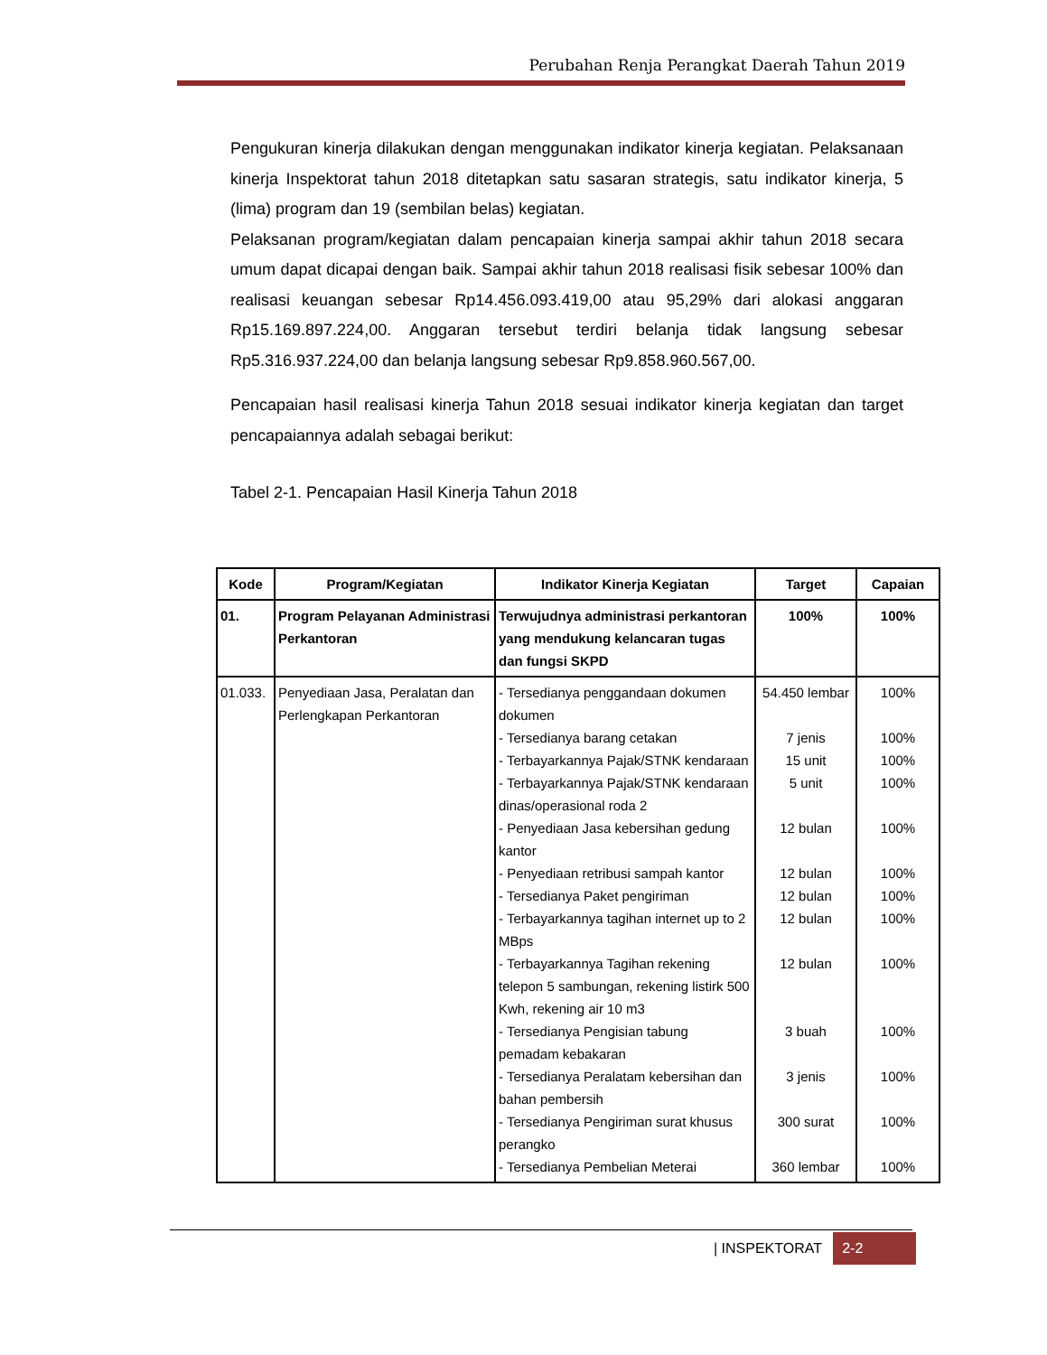Perubahan Renja Perangkat Daerah Tahun 2019
Pengukuran kinerja dilakukan dengan menggunakan indikator kinerja kegiatan. Pelaksanaan kinerja Inspektorat tahun 2018 ditetapkan satu sasaran strategis, satu indikator kinerja, 5 (lima) program dan 19 (sembilan belas) kegiatan.
Pelaksanan program/kegiatan dalam pencapaian kinerja sampai akhir tahun 2018 secara umum dapat dicapai dengan baik. Sampai akhir tahun 2018 realisasi fisik sebesar 100% dan realisasi keuangan sebesar Rp14.456.093.419,00 atau 95,29% dari alokasi anggaran Rp15.169.897.224,00. Anggaran tersebut terdiri belanja tidak langsung sebesar Rp5.316.937.224,00 dan belanja langsung sebesar Rp9.858.960.567,00.
Pencapaian hasil realisasi kinerja Tahun 2018 sesuai indikator kinerja kegiatan dan target pencapaiannya adalah sebagai berikut:
Tabel 2-1. Pencapaian Hasil Kinerja Tahun 2018
| Kode | Program/Kegiatan | Indikator Kinerja Kegiatan | Target | Capaian |
| --- | --- | --- | --- | --- |
| 01. | Program Pelayanan Administrasi Perkantoran | Terwujudnya administrasi perkantoran yang mendukung kelancaran tugas dan fungsi SKPD | 100% | 100% |
| 01.033. | Penyediaan Jasa, Peralatan dan Perlengkapan Perkantoran | - Tersedianya penggandaan dokumen dokumen - Tersedianya barang cetakan - Terbayarkannya Pajak/STNK kendaraan - Terbayarkannya Pajak/STNK kendaraan dinas/operasional roda 2 - Penyediaan Jasa kebersihan gedung kantor - Penyediaan retribusi sampah kantor - Tersedianya Paket pengiriman - Terbayarkannya tagihan internet up to 2 MBps - Terbayarkannya Tagihan rekening telepon 5 sambungan, rekening listirk 500 Kwh, rekening air 10 m3 - Tersedianya Pengisian tabung pemadam kebakaran - Tersedianya Peralatam kebersihan dan bahan pembersih - Tersedianya Pengiriman surat khusus perangko - Tersedianya Pembelian Meterai | 54.450 lembar 7 jenis 15 unit 5 unit 12 bulan 12 bulan 12 bulan 12 bulan 12 bulan 3 buah 3 jenis 300 surat 360 lembar | 100% 100% 100% 100% 100% 100% 100% 100% 100% 100% 100% 100% 100% |
| INSPEKTORAT 2-2